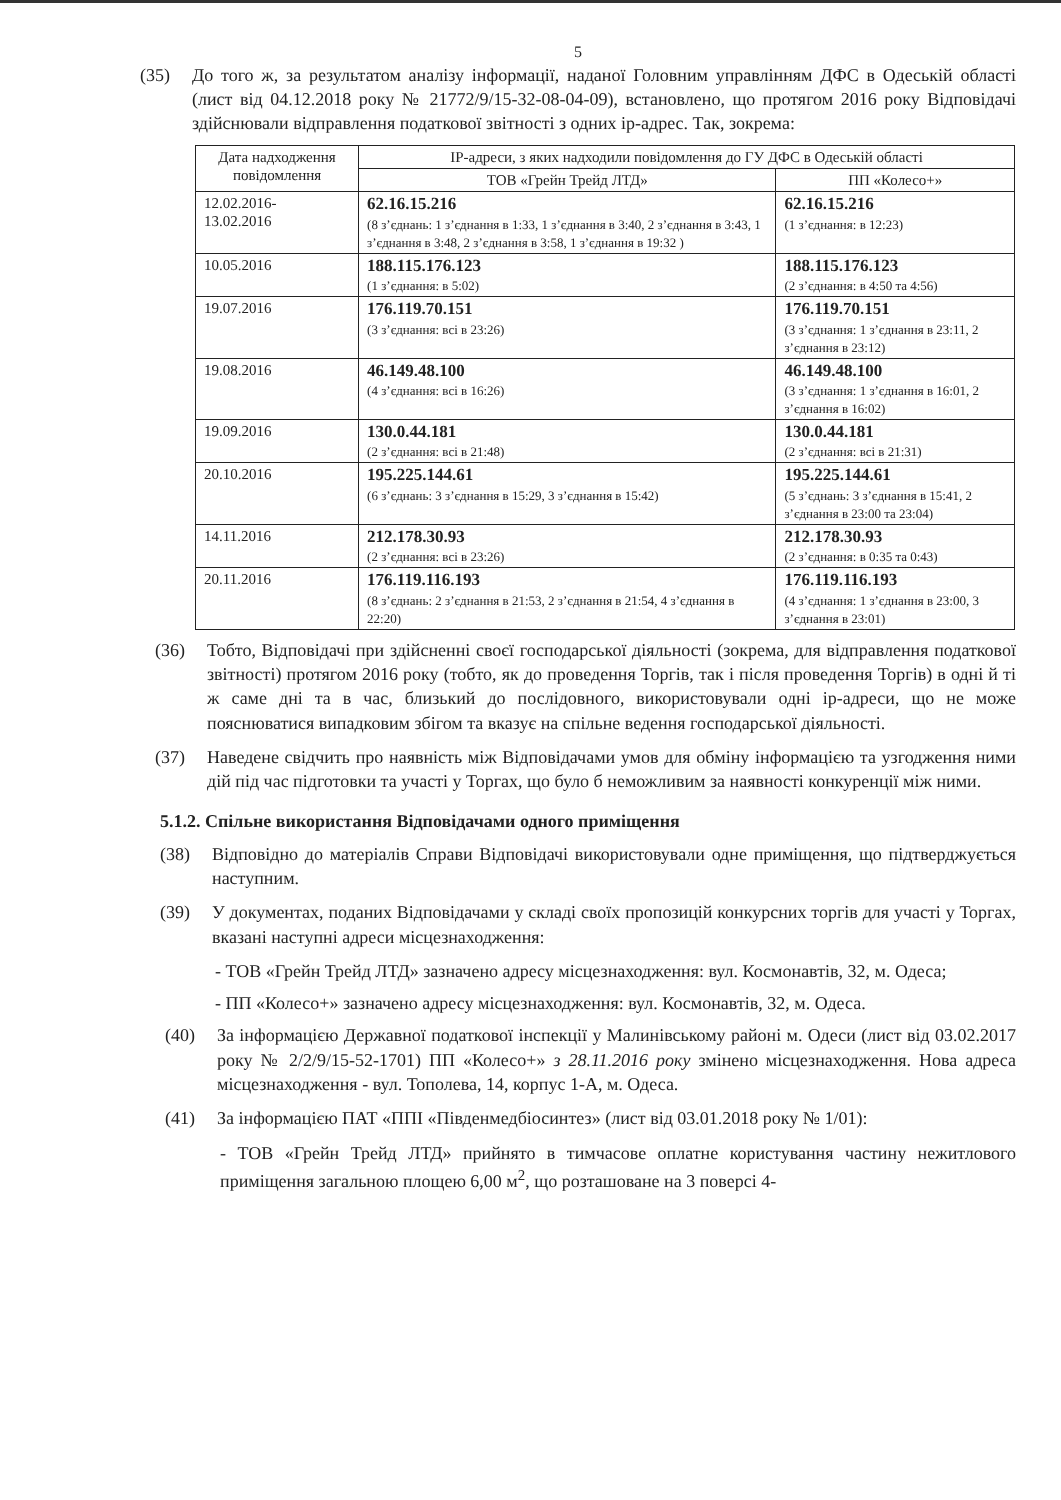5
(35) До того ж, за результатом аналізу інформації, наданої Головним управлінням ДФС в Одеській області (лист від 04.12.2018 року № 21772/9/15-32-08-04-09), встановлено, що протягом 2016 року Відповідачі здійснювали відправлення податкової звітності з одних ір-адрес. Так, зокрема:
| Дата надходження повідомлення | ІР-адреси, з яких надходили повідомлення до ГУ ДФС в Одеській області | |
| --- | --- | --- |
| | ТОВ «Грейн Трейд ЛТД» | ПП «Колесо+» |
| 12.02.2016- 13.02.2016 | 62.16.15.216 (8 з’єднань: 1 з’єднання в 1:33, 1 з’єднання в 3:40, 2 з’єднання в 3:43, 1 з’єднання в 3:48, 2 з’єднання в 3:58, 1 з’єднання в 19:32 ) | 62.16.15.216 (1 з’єднання: в 12:23) |
| 10.05.2016 | 188.115.176.123 (1 з’єднання: в 5:02) | 188.115.176.123 (2 з’єднання: в 4:50 та 4:56) |
| 19.07.2016 | 176.119.70.151 (3 з’єднання: всі в 23:26) | 176.119.70.151 (3 з’єднання: 1 з’єднання в 23:11, 2 з’єднання в 23:12) |
| 19.08.2016 | 46.149.48.100 (4 з’єднання: всі в 16:26) | 46.149.48.100 (3 з’єднання: 1 з’єднання в 16:01, 2 з’єднання в 16:02) |
| 19.09.2016 | 130.0.44.181 (2 з’єднання: всі в 21:48) | 130.0.44.181 (2 з’єднання: всі в 21:31) |
| 20.10.2016 | 195.225.144.61 (6 з’єднань: 3 з’єднання в 15:29, 3 з’єднання в 15:42) | 195.225.144.61 (5 з’єднань: 3 з’єднання в 15:41, 2 з’єднання в 23:00 та 23:04) |
| 14.11.2016 | 212.178.30.93 (2 з’єднання: всі в 23:26) | 212.178.30.93 (2 з’єднання: в 0:35 та 0:43) |
| 20.11.2016 | 176.119.116.193 (8 з’єднань: 2 з’єднання в 21:53, 2 з’єднання в 21:54, 4 з’єднання в 22:20) | 176.119.116.193 (4 з’єднання: 1 з’єднання в 23:00, 3 з’єднання в 23:01) |
(36) Тобто, Відповідачі при здійсненні своєї господарської діяльності (зокрема, для відправлення податкової звітності) протягом 2016 року (тобто, як до проведення Торгів, так і після проведення Торгів) в одні й ті ж саме дні та в час, близький до послідовного, використовували одні ір-адреси, що не може пояснюватися випадковим збігом та вказує на спільне ведення господарської діяльності.
(37) Наведене свідчить про наявність між Відповідачами умов для обміну інформацією та узгодження ними дій під час підготовки та участі у Торгах, що було б неможливим за наявності конкуренції між ними.
5.1.2. Спільне використання Відповідачами одного приміщення
(38) Відповідно до матеріалів Справи Відповідачі використовували одне приміщення, що підтверджується наступним.
(39) У документах, поданих Відповідачами у складі своїх пропозицій конкурсних торгів для участі у Торгах, вказані наступні адреси місцезнаходження:
- ТОВ «Грейн Трейд ЛТД» зазначено адресу місцезнаходження: вул. Космонавтів, 32, м. Одеса;
- ПП «Колесо+» зазначено адресу місцезнаходження: вул. Космонавтів, 32, м. Одеса.
(40) За інформацією Державної податкової інспекції у Малинівському районі м. Одеси (лист від 03.02.2017 року № 2/2/9/15-52-1701) ПП «Колесо+» з 28.11.2016 року змінено місцезнаходження. Нова адреса місцезнаходження - вул. Тополева, 14, корпус 1-А, м. Одеса.
(41) За інформацією ПАТ «ППІ «Південмедбіосинтез» (лист від 03.01.2018 року № 1/01):
- ТОВ «Грейн Трейд ЛТД» прийнято в тимчасове оплатне користування частину нежитлового приміщення загальною площею 6,00 м<sup>2</sup>, що розташоване на 3 поверсі 4-